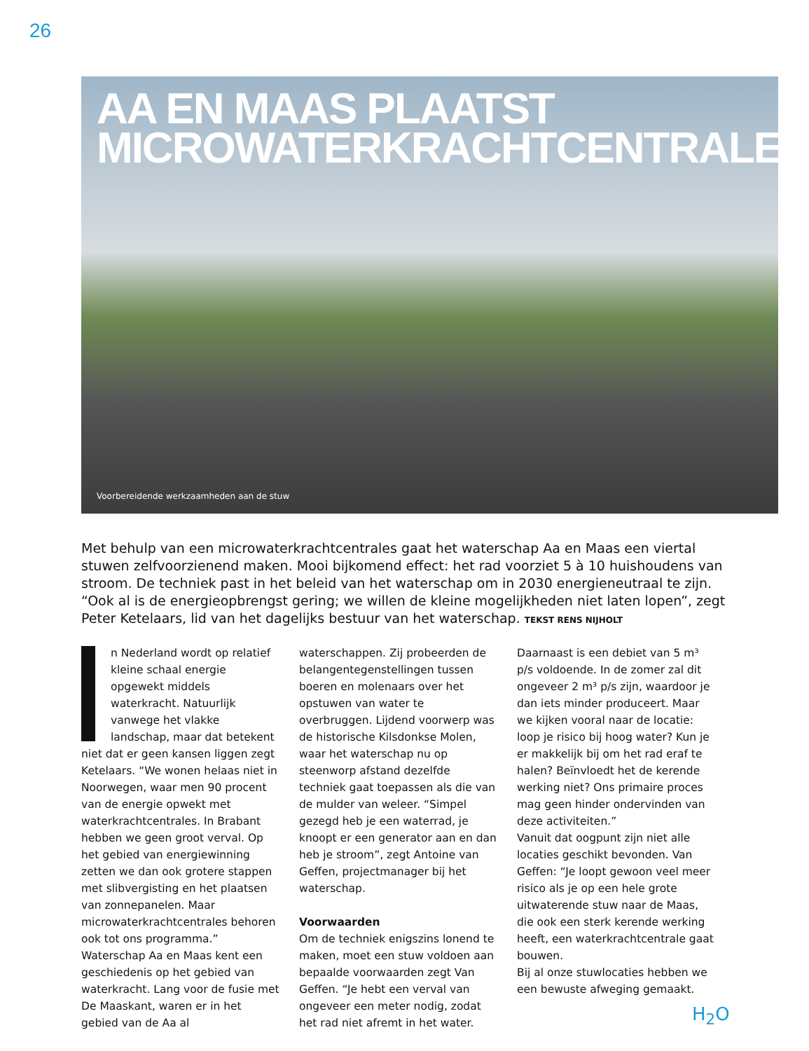26
AA EN MAAS PLAATST
MICROWATERKRACHTCENTRALES
Voorbereidende werkzaamheden aan de stuw
Met behulp van een microwaterkrachtcentrales gaat het waterschap Aa en Maas een viertal stuwen zelfvoorzienend maken. Mooi bijkomend effect: het rad voorziet 5 à 10 huishoudens van stroom. De techniek past in het beleid van het waterschap om in 2030 energieneutraal te zijn. “Ook al is de energieopbrengst gering; we willen de kleine mogelijkheden niet laten lopen”, zegt Peter Ketelaars, lid van het dagelijks bestuur van het waterschap. TEKST RENS NIJHOLT
In Nederland wordt op relatief kleine schaal energie opgewekt middels waterkracht. Natuurlijk vanwege het vlakke landschap, maar dat betekent niet dat er geen kansen liggen zegt Ketelaars. “We wonen helaas niet in Noorwegen, waar men 90 procent van de energie opwekt met waterkrachtcentrales. In Brabant hebben we geen groot verval. Op het gebied van energiewinning zetten we dan ook grotere stappen met slibvergisting en het plaatsen van zonnepanelen. Maar microwaterkrachtcentrales behoren ook tot ons programma.”
Waterschap Aa en Maas kent een geschiedenis op het gebied van waterkracht. Lang voor de fusie met De Maaskant, waren er in het gebied van de Aa al waterschappen. Zij probeerden de belangentegenstellingen tussen boeren en molenaars over het opstuwen van water te overbruggen. Lijdend voorwerp was de historische Kilsdonkse Molen, waar het waterschap nu op steenworp afstand dezelfde techniek gaat toepassen als die van de mulder van weleer. “Simpel gezegd heb je een waterrad, je knoopt er een generator aan en dan heb je stroom”, zegt Antoine van Geffen, projectmanager bij het waterschap.
Voorwaarden
Om de techniek enigszins lonend te maken, moet een stuw voldoen aan bepaalde voorwaarden zegt Van Geffen. “Je hebt een verval van ongeveer een meter nodig, zodat het rad niet afremt in het water. Daarnaast is een debiet van 5 m³ p/s voldoende. In de zomer zal dit ongeveer 2 m³ p/s zijn, waardoor je dan iets minder produceert. Maar we kijken vooral naar de locatie: loop je risico bij hoog water? Kun je er makkelijk bij om het rad eraf te halen? Beïnvloedt het de kerende werking niet? Ons primaire proces mag geen hinder ondervinden van deze activiteiten.”
Vanuit dat oogpunt zijn niet alle locaties geschikt bevonden. Van Geffen: “Je loopt gewoon veel meer risico als je op een hele grote uitwaterende stuw naar de Maas, die ook een sterk kerende werking heeft, een waterkrachtcentrale gaat bouwen.
Bij al onze stuwlocaties hebben we een bewuste afweging gemaakt.
H<sub>2</sub>O